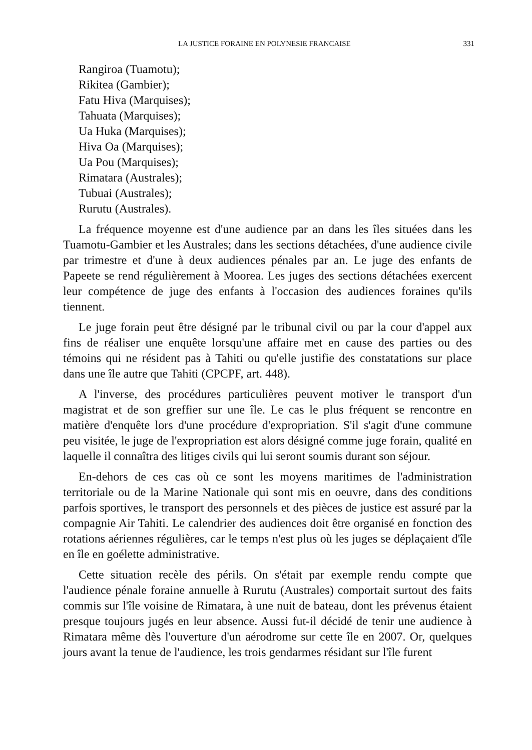LA JUSTICE FORAINE EN POLYNESIE FRANCAISE 331
Rangiroa (Tuamotu);
Rikitea (Gambier);
Fatu Hiva (Marquises);
Tahuata (Marquises);
Ua Huka (Marquises);
Hiva Oa (Marquises);
Ua Pou (Marquises);
Rimatara (Australes);
Tubuai (Australes);
Rurutu (Australes).
La fréquence moyenne est d'une audience par an dans les îles situées dans les Tuamotu-Gambier et les Australes; dans les sections détachées, d'une audience civile par trimestre et d'une à deux audiences pénales par an. Le juge des enfants de Papeete se rend régulièrement à Moorea. Les juges des sections détachées exercent leur compétence de juge des enfants à l'occasion des audiences foraines qu'ils tiennent.
Le juge forain peut être désigné par le tribunal civil ou par la cour d'appel aux fins de réaliser une enquête lorsqu'une affaire met en cause des parties ou des témoins qui ne résident pas à Tahiti ou qu'elle justifie des constatations sur place dans une île autre que Tahiti (CPCPF, art. 448).
A l'inverse, des procédures particulières peuvent motiver le transport d'un magistrat et de son greffier sur une île. Le cas le plus fréquent se rencontre en matière d'enquête lors d'une procédure d'expropriation. S'il s'agit d'une commune peu visitée, le juge de l'expropriation est alors désigné comme juge forain, qualité en laquelle il connaîtra des litiges civils qui lui seront soumis durant son séjour.
En-dehors de ces cas où ce sont les moyens maritimes de l'administration territoriale ou de la Marine Nationale qui sont mis en oeuvre, dans des conditions parfois sportives, le transport des personnels et des pièces de justice est assuré par la compagnie Air Tahiti. Le calendrier des audiences doit être organisé en fonction des rotations aériennes régulières, car le temps n'est plus où les juges se déplaçaient d'île en île en goélette administrative.
Cette situation recèle des périls. On s'était par exemple rendu compte que l'audience pénale foraine annuelle à Rurutu (Australes) comportait surtout des faits commis sur l'île voisine de Rimatara, à une nuit de bateau, dont les prévenus étaient presque toujours jugés en leur absence. Aussi fut-il décidé de tenir une audience à Rimatara même dès l'ouverture d'un aérodrome sur cette île en 2007. Or, quelques jours avant la tenue de l'audience, les trois gendarmes résidant sur l'île furent